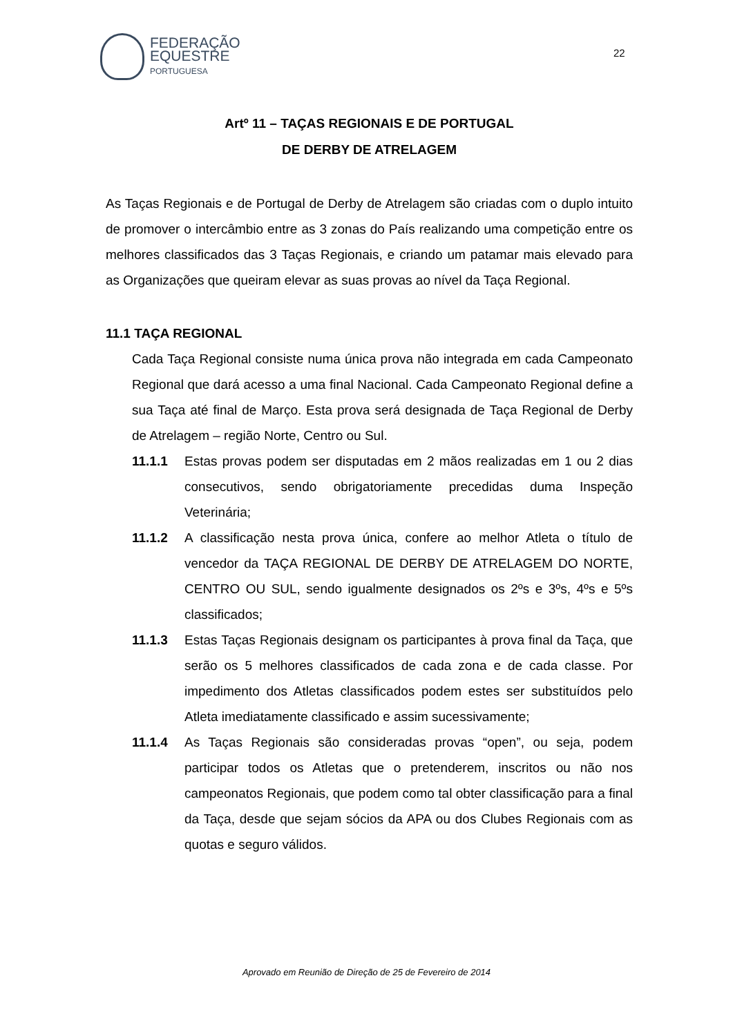FEDERAÇÃO
EQUESTRE
PORTUGUESA
22
Artº 11 – TAÇAS REGIONAIS E DE PORTUGAL
DE DERBY DE ATRELAGEM
As Taças Regionais e de Portugal de Derby de Atrelagem são criadas com o duplo intuito de promover o intercâmbio entre as 3 zonas do País realizando uma competição entre os melhores classificados das 3 Taças Regionais, e criando um patamar mais elevado para as Organizações que queiram elevar as suas provas ao nível da Taça Regional.
11.1 TAÇA REGIONAL
Cada Taça Regional consiste numa única prova não integrada em cada Campeonato Regional que dará acesso a uma final Nacional. Cada Campeonato Regional define a sua Taça até final de Março. Esta prova será designada de Taça Regional de Derby de Atrelagem – região Norte, Centro ou Sul.
11.1.1 Estas provas podem ser disputadas em 2 mãos realizadas em 1 ou 2 dias consecutivos, sendo obrigatoriamente precedidas duma Inspeção Veterinária;
11.1.2 A classificação nesta prova única, confere ao melhor Atleta o título de vencedor da TAÇA REGIONAL DE DERBY DE ATRELAGEM DO NORTE, CENTRO OU SUL, sendo igualmente designados os 2ºs e 3ºs, 4ºs e 5ºs classificados;
11.1.3 Estas Taças Regionais designam os participantes à prova final da Taça, que serão os 5 melhores classificados de cada zona e de cada classe. Por impedimento dos Atletas classificados podem estes ser substituídos pelo Atleta imediatamente classificado e assim sucessivamente;
11.1.4 As Taças Regionais são consideradas provas “open”, ou seja, podem participar todos os Atletas que o pretenderem, inscritos ou não nos campeonatos Regionais, que podem como tal obter classificação para a final da Taça, desde que sejam sócios da APA ou dos Clubes Regionais com as quotas e seguro válidos.
Aprovado em Reunião de Direção de 25 de Fevereiro de 2014